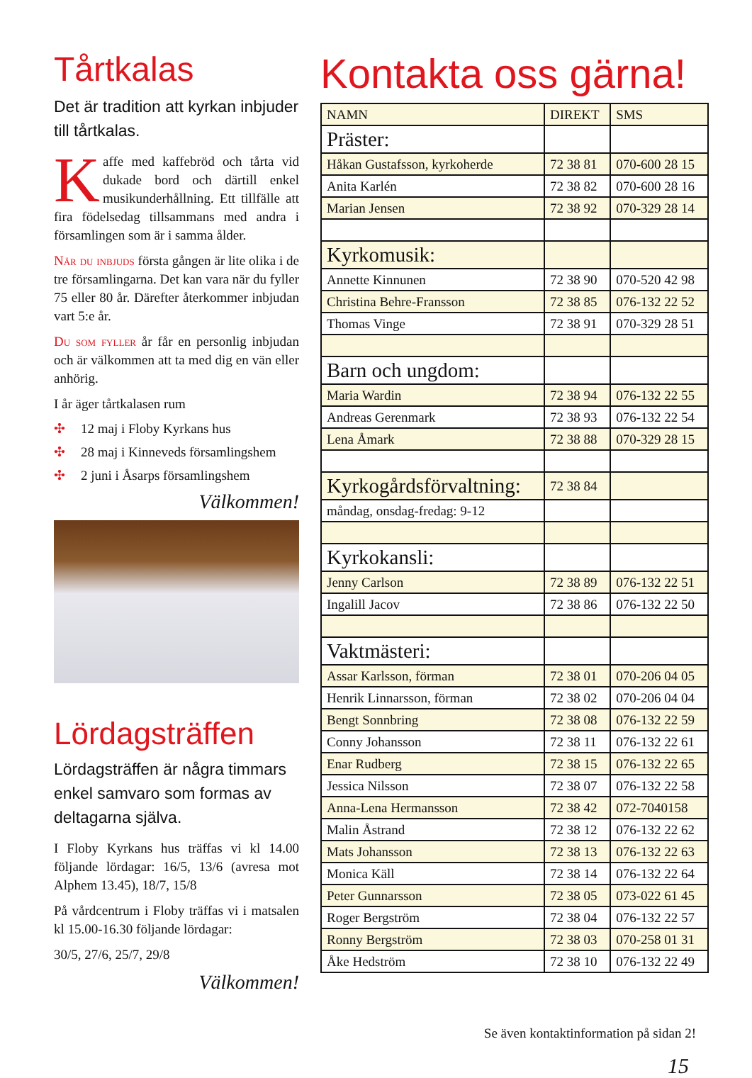Tårtkalas
Det är tradition att kyrkan inbjuder till tårtkalas.
Kaffe med kaffebröd och tårta vid dukade bord och därtill enkel musikunderhållning. Ett tillfälle att fira födelsedag tillsammans med andra i församlingen som är i samma ålder.
När du inbjuds första gången är lite olika i de tre församlingarna. Det kan vara när du fyller 75 eller 80 år. Därefter återkommer inbjudan vart 5:e år.
Du som fyller år får en personlig inbjudan och är välkommen att ta med dig en vän eller anhörig.
I år äger tårtkalasen rum
✣ 12 maj i Floby Kyrkans hus
✣ 28 maj i Kinneveds församlingshem
✣ 2 juni i Åsarps församlingshem
Välkommen!
Lördagsträffen
Lördagsträffen är några timmars enkel samvaro som formas av deltagarna själva.
I Floby Kyrkans hus träffas vi kl 14.00 följande lördagar: 16/5, 13/6 (avresa mot Alphem 13.45), 18/7, 15/8
På vårdcentrum i Floby träffas vi i matsalen kl 15.00-16.30 följande lördagar:
30/5, 27/6, 25/7, 29/8
Välkommen!
Kontakta oss gärna!
| NAMN | DIREKT | SMS |
| --- | --- | --- |
| Präster: | | |
| Håkan Gustafsson, kyrkoherde | 72 38 81 | 070-600 28 15 |
| Anita Karlén | 72 38 82 | 070-600 28 16 |
| Marian Jensen | 72 38 92 | 070-329 28 14 |
| Kyrkomusik: | | |
| Annette Kinnunen | 72 38 90 | 070-520 42 98 |
| Christina Behre-Fransson | 72 38 85 | 076-132 22 52 |
| Thomas Vinge | 72 38 91 | 070-329 28 51 |
| Barn och ungdom: | | |
| Maria Wardin | 72 38 94 | 076-132 22 55 |
| Andreas Gerenmark | 72 38 93 | 076-132 22 54 |
| Lena Åmark | 72 38 88 | 070-329 28 15 |
| Kyrkogårdsförvaltning: | 72 38 84 | |
| måndag, onsdag-fredag: 9-12 | | |
| Kyrkokansli: | | |
| Jenny Carlson | 72 38 89 | 076-132 22 51 |
| Ingalill Jacov | 72 38 86 | 076-132 22 50 |
| Vaktmästeri: | | |
| Assar Karlsson, förman | 72 38 01 | 070-206 04 05 |
| Henrik Linnarsson, förman | 72 38 02 | 070-206 04 04 |
| Bengt Sonnbring | 72 38 08 | 076-132 22 59 |
| Conny Johansson | 72 38 11 | 076-132 22 61 |
| Enar Rudberg | 72 38 15 | 076-132 22 65 |
| Jessica Nilsson | 72 38 07 | 076-132 22 58 |
| Anna-Lena Hermansson | 72 38 42 | 072-7040158 |
| Malin Åstrand | 72 38 12 | 076-132 22 62 |
| Mats Johansson | 72 38 13 | 076-132 22 63 |
| Monica Käll | 72 38 14 | 076-132 22 64 |
| Peter Gunnarsson | 72 38 05 | 073-022 61 45 |
| Roger Bergström | 72 38 04 | 076-132 22 57 |
| Ronny Bergström | 72 38 03 | 070-258 01 31 |
| Åke Hedström | 72 38 10 | 076-132 22 49 |
Se även kontaktinformation på sidan 2!
15